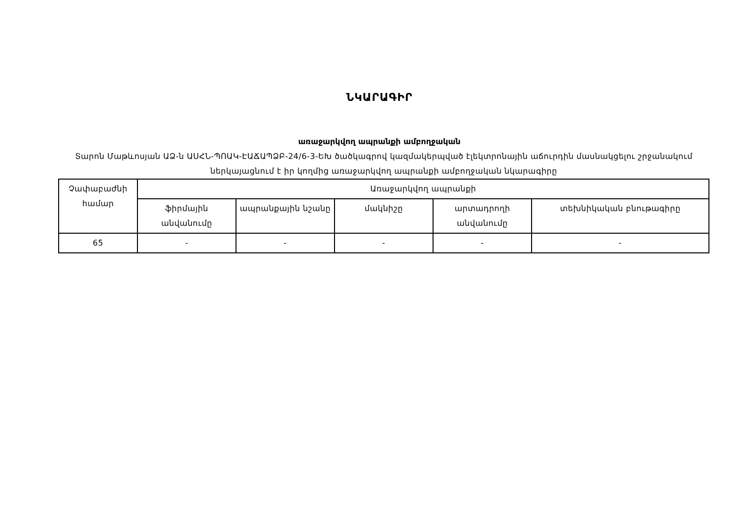ՆԿԱՐԱԳԻՐ
առաջարկվող ապրանքի ամբողջական
Տարոն Մաթևոսյան ԱՁ-ն ԱՍՀՆ-ՊՈԱԿ-ԷԱՃԱՊՁԲ-24/6-3-ԵԽ ծածկագրով կազմակերպված էլեկտրոնային աճուրդին մասնակցելու շրջանակում ներկայացնում է իր կողմից առաջարկվող ապրանքի ամբողջական նկարագիրը
| Չափաբաժնի համար | Առաջարկվող ապրանքի | | | | |
| --- | --- | --- | --- | --- | --- |
| | ֆիրմային անվանումը | ապրանքային նշանը | մակնիշը | արտադրողի անվանումը | տեխնիկական բնութագիրը |
| 65 | - | - | - | - | - |